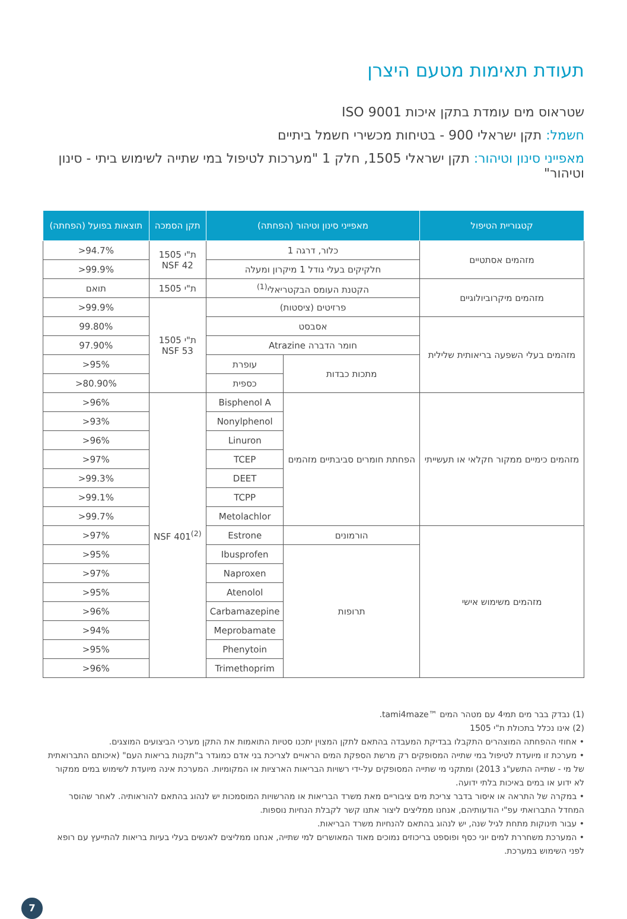תעודת תאימות מטעם היצרן
שטראוס מים עומדת בתקן איכות ISO 9001
חשמל: תקן ישראלי 900 - בטיחות מכשירי חשמל ביתיים
מאפייני סינון וטיהור: תקן ישראלי 1505, חלק 1 "מערכות לטיפול במי שתייה לשימוש ביתי - סינון וטיהור"
| קטגוריית הטיפול | מאפייני סינון וטיהור (הפחתה) | | תקן הסמכה | תוצאות בפועל (הפחתה) |
| --- | --- | --- | --- | --- |
| מזהמים אסתטיים | כלור, דרגה 1 | | ת"י 1505 NSF 42 | 94.7%< |
| | חלקיקים בעלי גודל 1 מיקרון ומעלה | | | 99.9%< |
| מזהמים מיקרוביולוגיים | הקטנת העומס הבקטריאלי<sup>(1)</sup> | | ת"י 1505 | תואם |
| | פרזיטים (ציסטות) | | ת"י 1505 NSF 53 | 99.9%< |
| מזהמים בעלי השפעה בריאותית שלילית | אסבסט | | | 99.80% |
| | חומר הדברה Atrazine | | | 97.90% |
| | מתכות כבדות | עופרת | | 95%< |
| | | כספית | | 80.90%< |
| מזהמים כימיים ממקור חקלאי או תעשייתי | הפחתת חומרים סביבתיים מזהמים | Bisphenol A | NSF 401<sup>(2)</sup> | 96%< |
| | | Nonylphenol | | 93%< |
| | | Linuron | | 96%< |
| | | TCEP | | 97%< |
| | | DEET | | 99.3%< |
| | | TCPP | | 99.1%< |
| | | Metolachlor | | 99.7%< |
| מזהמים משימוש אישי | הורמונים | Estrone | | 97%< |
| | תרופות | Ibusprofen | | 95%< |
| | | Naproxen | | 97%< |
| | | Atenolol | | 95%< |
| | | Carbamazepine | | 96%< |
| | | Meprobamate | | 94%< |
| | | Phenytoin | | 95%< |
| | | Trimethoprim | | 96%< |
(1) נבדק בבר מים תמי4 עם מטהר המים ™tami4maze.
(2) אינו נכלל בתכולת ת"י 1505
• אחוזי ההפחתה המוצהרים התקבלו בבדיקת המעבדה בהתאם לתקן המצוין יתכנו סטיות התואמות את התקן מערכי הביצועים המוצגים.
• מערכת זו מיועדת לטיפול במי שתייה המסופקים רק מרשת הספקת המים הראויים לצריכת בני אדם כמוגדר ב"תקנות בריאות העם" (איכותם התברואתית של מי - שתייה התשע"ג 2013) ומתקני מי שתייה המסופקים על-ידי רשויות הבריאות הארציות או המקומיות. המערכת אינה מיועדת לשימוש במים ממקור לא ידוע או במים באיכות בלתי ידועה.
• במקרה של התראה או איסור בדבר צריכת מים ציבוריים מאת משרד הבריאות או מהרשויות המוסמכות יש לנהוג בהתאם להוראותיה. לאחר שהוסר המחדל התברואתי עפ"י הודעותיהם, אנחנו ממליצים ליצור אתנו קשר לקבלת הנחיות נוספות.
• עבור תינוקות מתחת לגיל שנה, יש לנהוג בהתאם להנחיות משרד הבריאות.
• המערכת משחררת למים יוני כסף ופוספט בריכוזים נמוכים מאוד המאושרים למי שתייה, אנחנו ממליצים לאנשים בעלי בעיות בריאות להתייעץ עם רופא לפני השימוש במערכת.
7